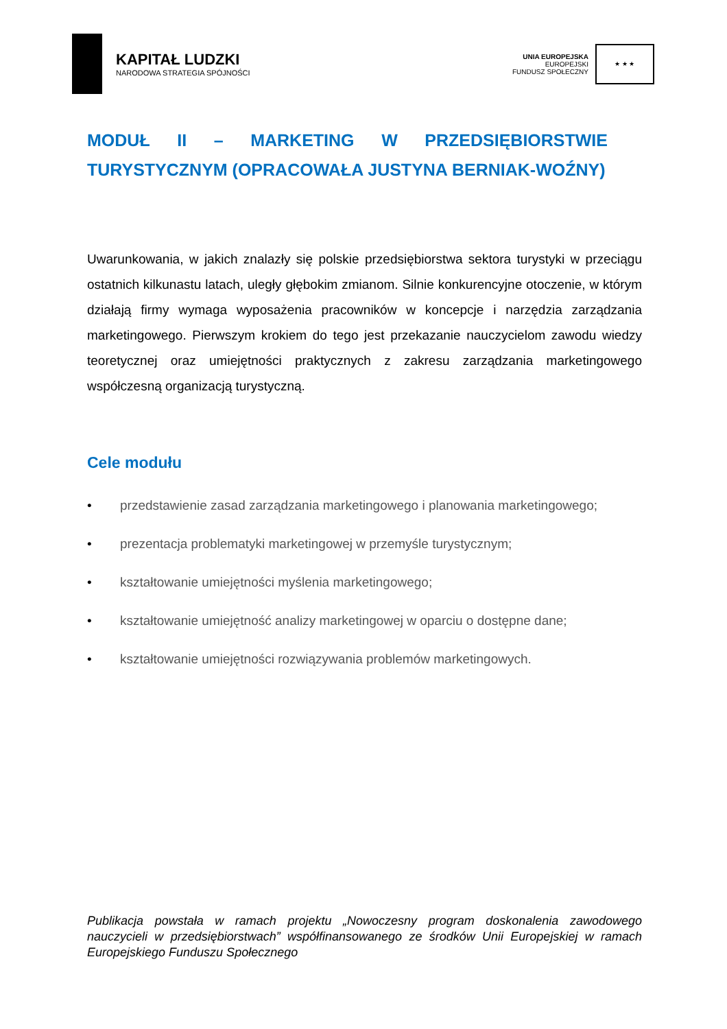KAPITAŁ LUDZKI
NARODOWA STRATEGIA SPÓJNOŚCI
UNIA EUROPEJSKA
EUROPEJSKI
FUNDUSZ SPOŁECZNY
★ ★ ★
MODUŁ II – MARKETING W PRZEDSIĘBIORSTWIE TURYSTYCZNYM (OPRACOWAŁA JUSTYNA BERNIAK-WOŹNY)
Uwarunkowania, w jakich znalazły się polskie przedsiębiorstwa sektora turystyki w przeciągu ostatnich kilkunastu latach, uległy głębokim zmianom. Silnie konkurencyjne otoczenie, w którym działają firmy wymaga wyposażenia pracowników w koncepcje i narzędzia zarządzania marketingowego. Pierwszym krokiem do tego jest przekazanie nauczycielom zawodu wiedzy teoretycznej oraz umiejętności praktycznych z zakresu zarządzania marketingowego współczesną organizacją turystyczną.
Cele modułu
• przedstawienie zasad zarządzania marketingowego i planowania marketingowego;
• prezentacja problematyki marketingowej w przemyśle turystycznym;
• kształtowanie umiejętności myślenia marketingowego;
• kształtowanie umiejętność analizy marketingowej w oparciu o dostępne dane;
• kształtowanie umiejętności rozwiązywania problemów marketingowych.
Publikacja powstała w ramach projektu „Nowoczesny program doskonalenia zawodowego nauczycieli w przedsiębiorstwach” współfinansowanego ze środków Unii Europejskiej w ramach Europejskiego Funduszu Społecznego